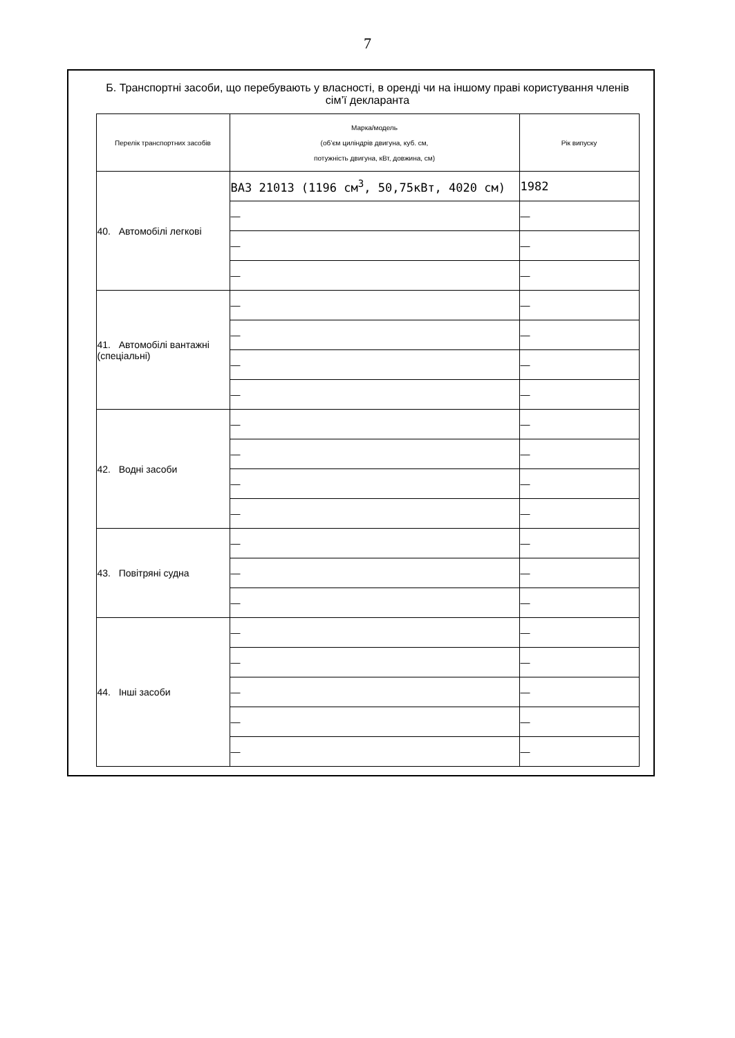7
Б. Транспортні засоби, що перебувають у власності, в оренді чи на іншому праві користування членів сім’ї декларанта
| Перелік транспортних засобів | Марка/модель (об’єм циліндрів двигуна, куб. см, потужність двигуна, кВт, довжина, см) | Рік випуску |
| --- | --- | --- |
| 40. Автомобілі легкові | ВАЗ 21013 (1196 см<sup>3</sup>, 50,75кВт, 4020 см) | 1982 |
| | — | — |
| | — | — |
| | — | — |
| 41. Автомобілі вантажні (спеціальні) | — | — |
| | — | — |
| | — | — |
| | — | — |
| 42. Водні засоби | — | — |
| | — | — |
| | — | — |
| | — | — |
| 43. Повітряні судна | — | — |
| | — | — |
| | — | — |
| 44. Інші засоби | — | — |
| | — | — |
| | — | — |
| | — | — |
| | — | — |